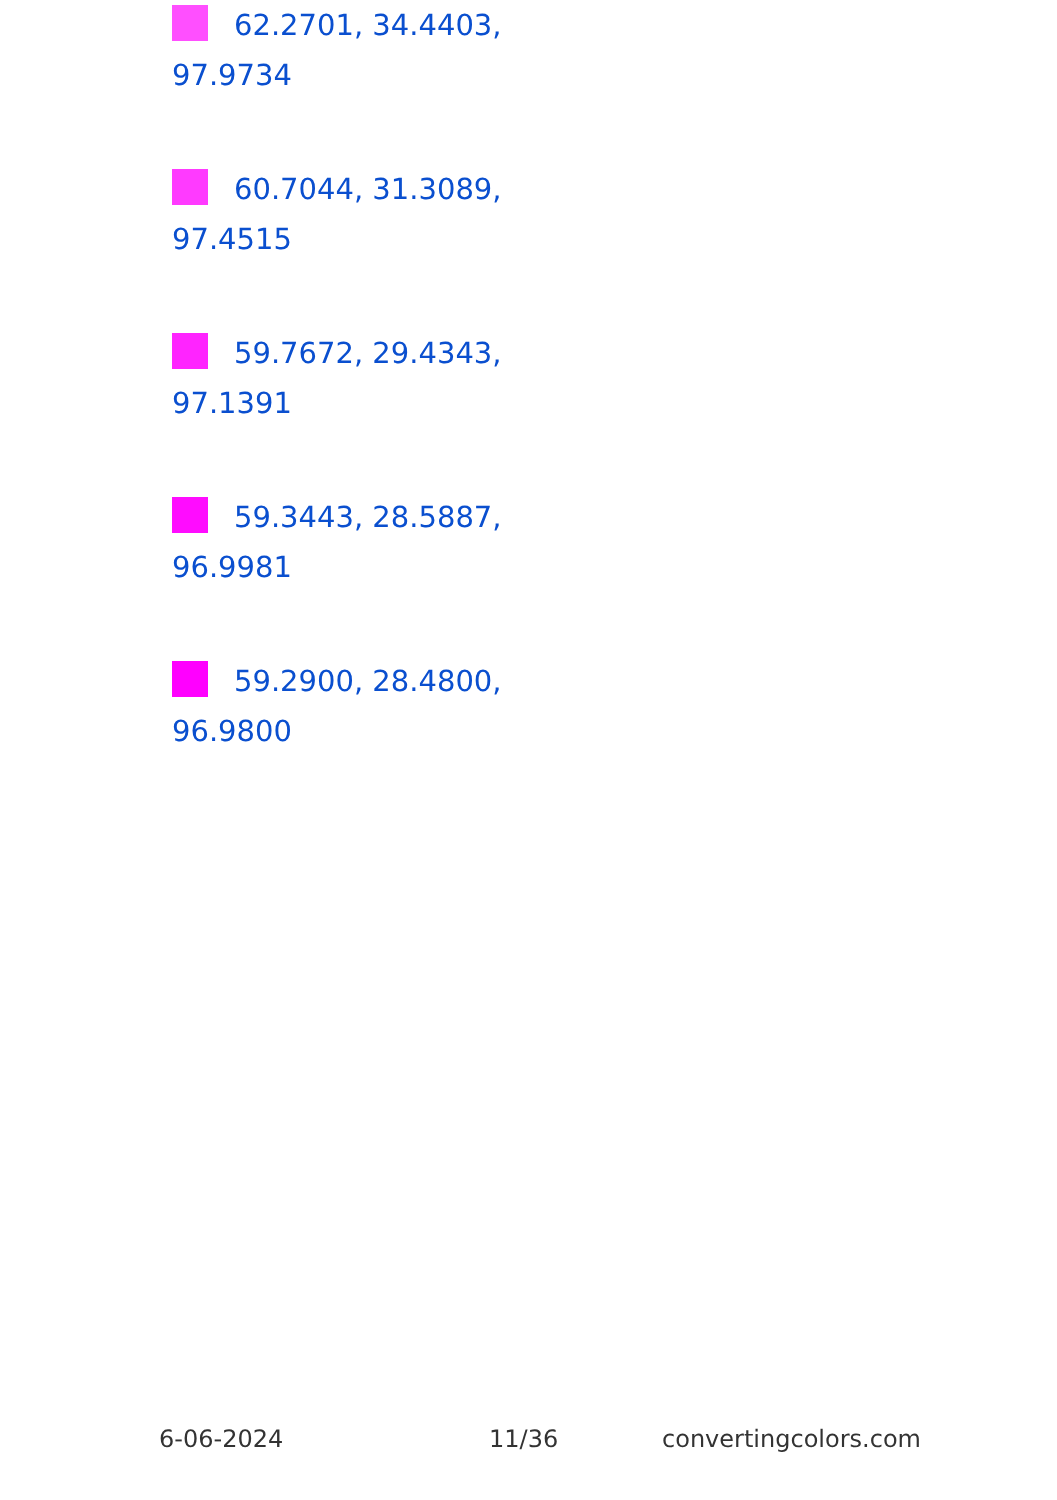62.2701, 34.4403, 97.9734
60.7044, 31.3089, 97.4515
59.7672, 29.4343, 97.1391
59.3443, 28.5887, 96.9981
59.2900, 28.4800, 96.9800
6-06-2024 11/36 convertingcolors.com